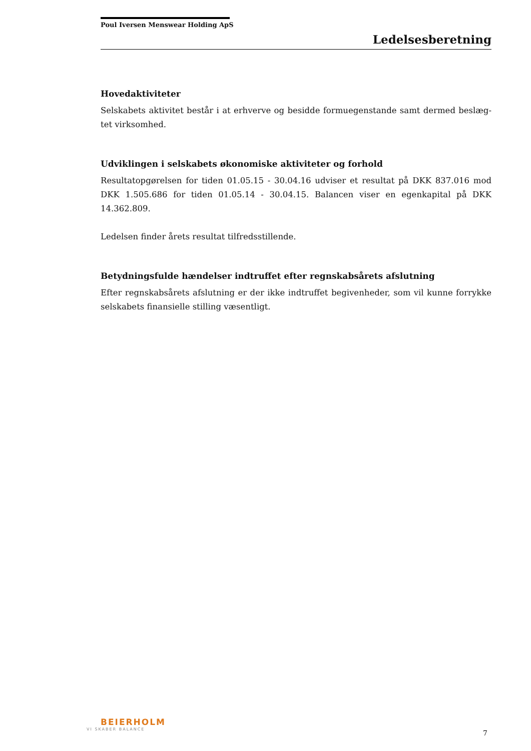Poul Iversen Menswear Holding ApS
Ledelsesberetning
Hovedaktiviteter
Selskabets aktivitet består i at erhverve og besidde formuegenstande samt dermed beslæg-tet virksomhed.
Udviklingen i selskabets økonomiske aktiviteter og forhold
Resultatopgørelsen for tiden 01.05.15 - 30.04.16 udviser et resultat på DKK 837.016 mod DKK 1.505.686 for tiden 01.05.14 - 30.04.15. Balancen viser en egenkapital på DKK 14.362.809.
Ledelsen finder årets resultat tilfredsstillende.
Betydningsfulde hændelser indtruffet efter regnskabsårets afslutning
Efter regnskabsårets afslutning er der ikke indtruffet begivenheder, som vil kunne forrykke selskabets finansielle stilling væsentligt.
BEIERHOLM
VI SKABER BALANCE
7